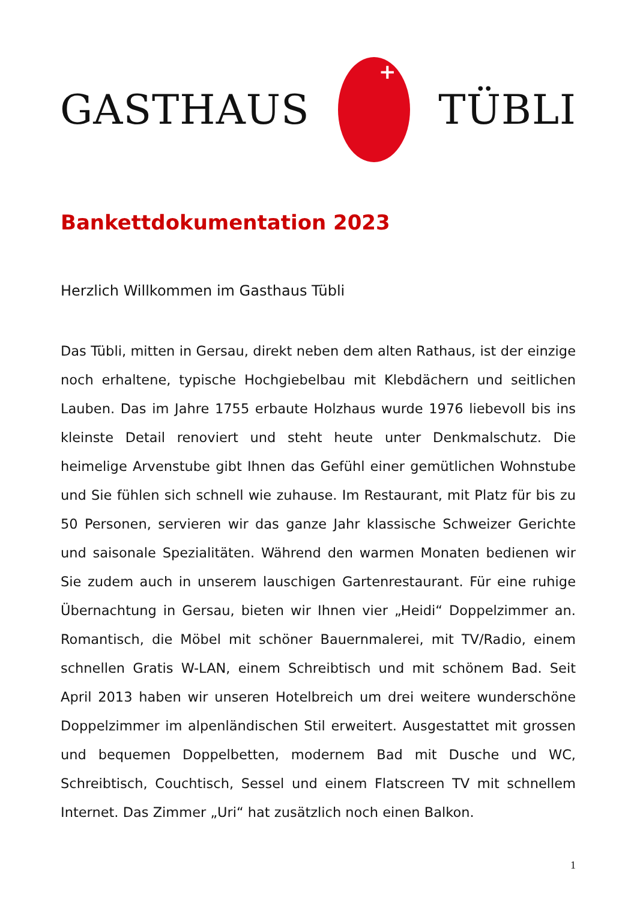GASTHAUS TÜBLI
Bankettdokumentation 2023
Herzlich Willkommen im Gasthaus Tübli
Das Tübli, mitten in Gersau, direkt neben dem alten Rathaus, ist der einzige noch erhaltene, typische Hochgiebelbau mit Klebdächern und seitlichen Lauben. Das im Jahre 1755 erbaute Holzhaus wurde 1976 liebevoll bis ins kleinste Detail renoviert und steht heute unter Denkmalschutz. Die heimelige Arvenstube gibt Ihnen das Gefühl einer gemütlichen Wohnstube und Sie fühlen sich schnell wie zuhause. Im Restaurant, mit Platz für bis zu 50 Personen, servieren wir das ganze Jahr klassische Schweizer Gerichte und saisonale Spezialitäten. Während den warmen Monaten bedienen wir Sie zudem auch in unserem lauschigen Gartenrestaurant. Für eine ruhige Übernachtung in Gersau, bieten wir Ihnen vier „Heidi“ Doppelzimmer an. Romantisch, die Möbel mit schöner Bauernmalerei, mit TV/Radio, einem schnellen Gratis W-LAN, einem Schreibtisch und mit schönem Bad. Seit April 2013 haben wir unseren Hotelbreich um drei weitere wunderschöne Doppelzimmer im alpenländischen Stil erweitert. Ausgestattet mit grossen und bequemen Doppelbetten, modernem Bad mit Dusche und WC, Schreibtisch, Couchtisch, Sessel und einem Flatscreen TV mit schnellem Internet. Das Zimmer „Uri“ hat zusätzlich noch einen Balkon.
1